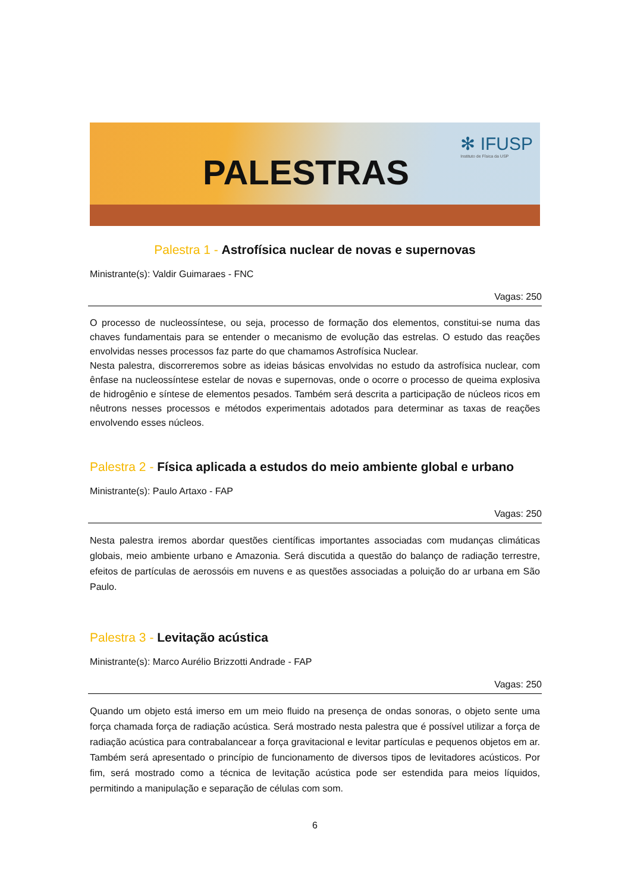PALESTRAS
✻ IFUSP
Instituto de Física da USP
Palestra 1 - Astrofísica nuclear de novas e supernovas
Ministrante(s): Valdir Guimaraes - FNC
Vagas: 250
O processo de nucleossíntese, ou seja, processo de formação dos elementos, constitui-se numa das chaves fundamentais para se entender o mecanismo de evolução das estrelas. O estudo das reações envolvidas nesses processos faz parte do que chamamos Astrofísica Nuclear.
Nesta palestra, discorreremos sobre as ideias básicas envolvidas no estudo da astrofísica nuclear, com ênfase na nucleossíntese estelar de novas e supernovas, onde o ocorre o processo de queima explosiva de hidrogênio e síntese de elementos pesados. Também será descrita a participação de núcleos ricos em nêutrons nesses processos e métodos experimentais adotados para determinar as taxas de reações envolvendo esses núcleos.
Palestra 2 - Física aplicada a estudos do meio ambiente global e urbano
Ministrante(s): Paulo Artaxo - FAP
Vagas: 250
Nesta palestra iremos abordar questões científicas importantes associadas com mudanças climáticas globais, meio ambiente urbano e Amazonia. Será discutida a questão do balanço de radiação terrestre, efeitos de partículas de aerossóis em nuvens e as questões associadas a poluição do ar urbana em São Paulo.
Palestra 3 - Levitação acústica
Ministrante(s): Marco Aurélio Brizzotti Andrade - FAP
Vagas: 250
Quando um objeto está imerso em um meio fluido na presença de ondas sonoras, o objeto sente uma força chamada força de radiação acústica. Será mostrado nesta palestra que é possível utilizar a força de radiação acústica para contrabalancear a força gravitacional e levitar partículas e pequenos objetos em ar. Também será apresentado o princípio de funcionamento de diversos tipos de levitadores acústicos. Por fim, será mostrado como a técnica de levitação acústica pode ser estendida para meios líquidos, permitindo a manipulação e separação de células com som.
6